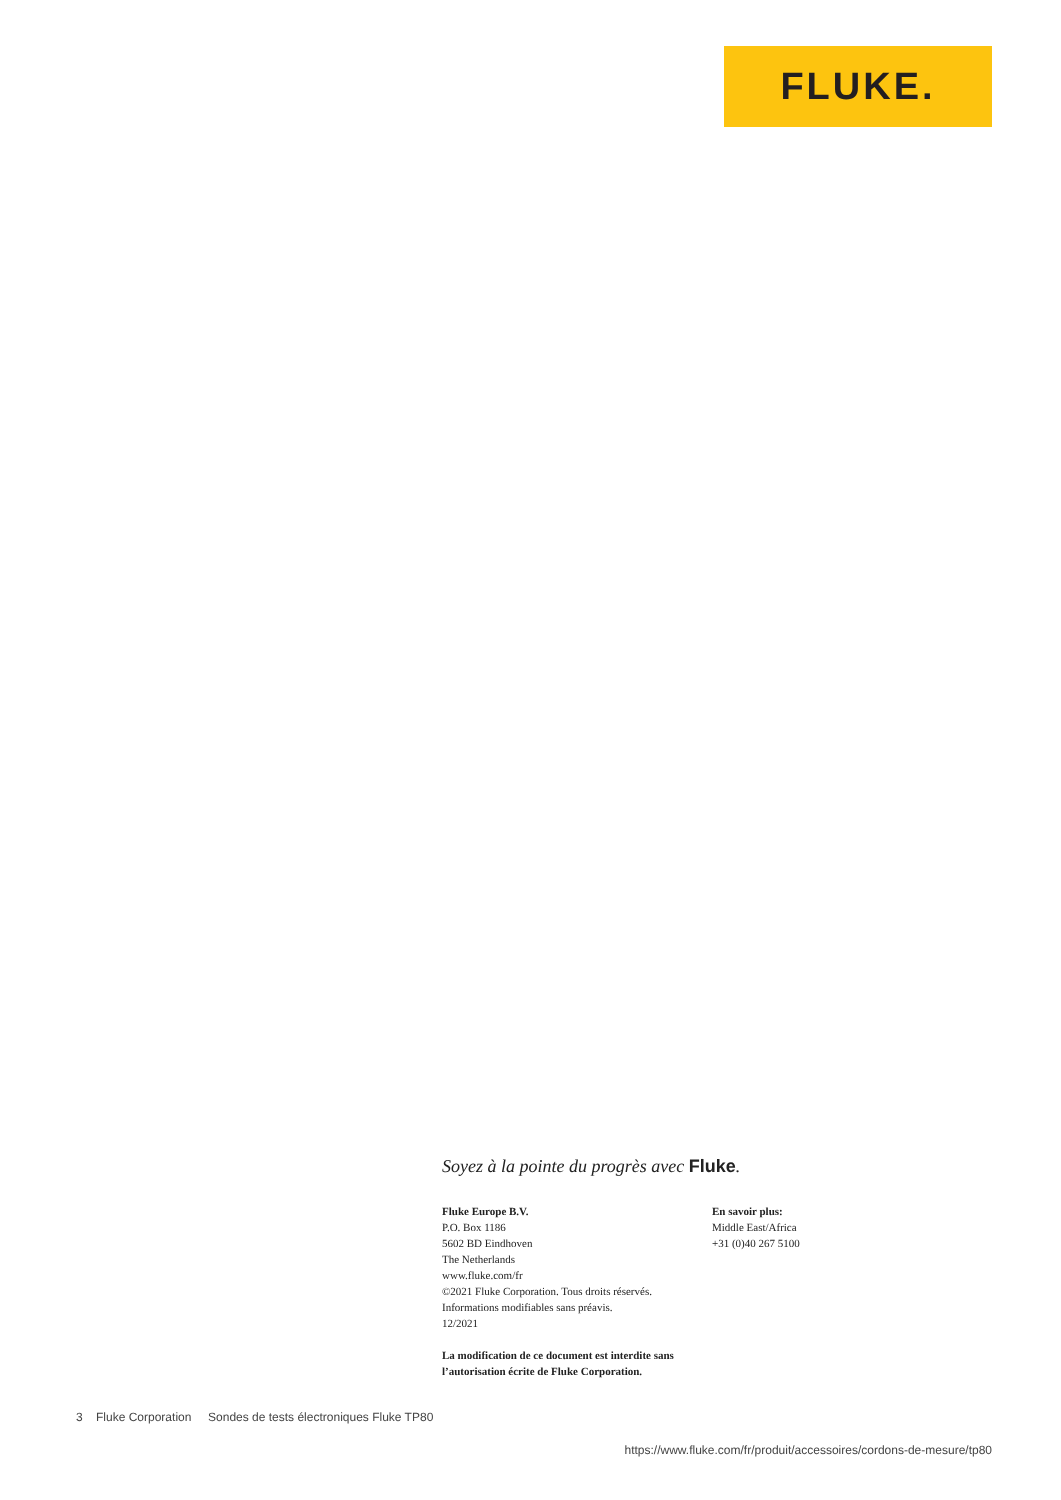FLUKE.
Soyez à la pointe du progrès avec Fluke.
Fluke Europe B.V.
P.O. Box 1186
5602 BD Eindhoven
The Netherlands
www.fluke.com/fr
©2021 Fluke Corporation. Tous droits réservés.
Informations modifiables sans préavis.
12/2021
En savoir plus:
Middle East/Africa
+31 (0)40 267 5100
La modification de ce document est interdite sans
l’autorisation écrite de Fluke Corporation.
3 Fluke Corporation Sondes de tests électroniques Fluke TP80
https://www.fluke.com/fr/produit/accessoires/cordons-de-mesure/tp80